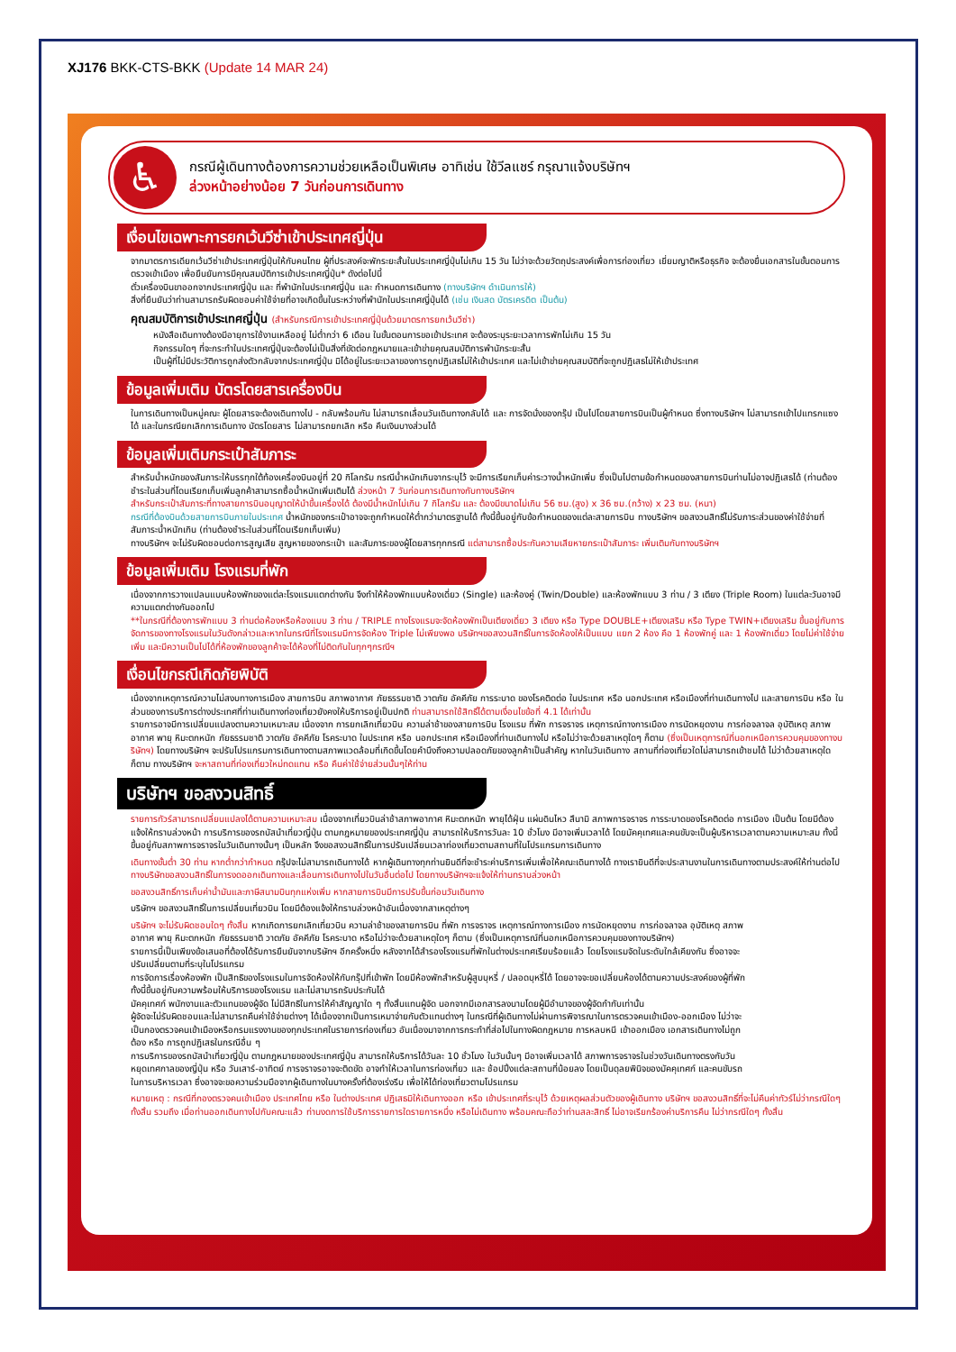XJ176 BKK-CTS-BKK (Update 14 MAR 24)
♿
กรณีผู้เดินทางต้องการความช่วยเหลือเป็นพิเศษ อาทิเช่น ใช้วีลแชร์ กรุณาแจ้งบริษัทฯ
ล่วงหน้าอย่างน้อย 7 วันก่อนการเดินทาง
เงื่อนไขเฉพาะการยกเว้นวีซ่าเข้าประเทศญี่ปุ่น
จากมาตรการเดียกเว้นวีซ่าเข้าประเทศญี่ปุ่นให้กับคนไทย ผู้ที่ประสงค์จะพักระยะสั้นในประเทศญี่ปุ่นไม่เกิน 15 วัน ไม่ว่าจะด้วยวัตถุประสงค์เพื่อการท่องเที่ยว เยี่ยมญาติหรือธุรกิจ จะต้องยื่นเอกสารในขั้นตอนการตรวจเข้าเมือง เพื่อยืนยันการมีคุณสมบัติการเข้าประเทศญี่ปุ่น* ดังต่อไปนี้
ตั๋วเครื่องบินขาออกจากประเทศญี่ปุ่น และ ที่พำนักในประเทศญี่ปุ่น และ กำหนดการเดินทาง (ทางบริษัทฯ ดำเนินการให้)
สิ่งที่ยืนยันว่าท่านสามารถรับผิดชอบค่าใช้จ่ายที่อาจเกิดขึ้นในระหว่างที่พำนักในประเทศญี่ปุ่นได้ (เช่น เงินสด บัตรเครดิต เป็นต้น)
คุณสมบัติการเข้าประเทศญี่ปุ่น (สำหรับกรณีการเข้าประเทศญี่ปุ่นด้วยมาตรการยกเว้นวีซ่า)
หนังสือเดินทางต้องมีอายุการใช้งานเหลืออยู่ ไม่ต่ำกว่า 6 เดือน ในขั้นตอนการขอเข้าประเทศ จะต้องระบุระยะเวลาการพักไม่เกิน 15 วัน
กิจกรรมใดๆ ที่จะกระทำในประเทศญี่ปุ่นจะต้องไม่เป็นสิ่งที่ขัดต่อกฎหมายและเข้าข่ายคุณสมบัติการพำนักระยะสั้น
เป็นผู้ที่ไม่มีประวัติการถูกส่งตัวกลับจากประเทศญี่ปุ่น มิได้อยู่ในระยะเวลาของการถูกปฏิเสธไม่ให้เข้าประเทศ และไม่เข้าข่ายคุณสมบัติที่จะถูกปฏิเสธไม่ให้เข้าประเทศ
ข้อมูลเพิ่มเติม บัตรโดยสารเครื่องบิน
ในการเดินทางเป็นหมู่คณะ ผู้โดยสารจะต้องเดินทางไป - กลับพร้อมกัน ไม่สามารถเลื่อนวันเดินทางกลับได้ และ การจัดนั่งของกรุ๊ป เป็นไปโดยสายการบินเป็นผู้กำหนด ซึ่งทางบริษัทฯ ไม่สามารถเข้าไปแทรกแซงได้ และในกรณียกเลิกการเดินทาง บัตรโดยสาร ไม่สามารถยกเลิก หรือ คืนเงินบางส่วนได้
ข้อมูลเพิ่มเติมกระเป๋าสัมภาระ
สำหรับน้ำหนักของสัมภาระให้บรรทุกใต้ท้องเครื่องบินอยู่ที่ 20 กิโลกรัม กรณีน้ำหนักเกินจากระบุไว้ จะมีการเรียกเก็บค่าระวางน้ำหนักเพิ่ม ซึ่งเป็นไปตามข้อกำหนดของสายการบินท่านไม่อาจปฏิเสธได้ (ท่านต้องชำระในส่วนที่โดนเรียกเก็บเพิ่มลูกค้าสามารถซื้อน้ำหนักเพิ่มเติมได้ ล่วงหน้า 7 วันก่อนการเดินทางกับทางบริษัทฯ
สำหรับกระเป๋าสัมภาระที่ทางสายการบินอนุญาตให้นำขึ้นเครื่องได้ ต้องมีน้ำหนักไม่เกิน 7 กิโลกรัม และ ต้องมีขนาดไม่เกิน 56 ซม.(สูง) x 36 ซม.(กว้าง) x 23 ซม. (หนา)
กรณีที่ต้องบินด้วยสายการบินภายในประเทศ น้ำหนักของกระเป๋าอาจจะถูกกำหนดให้ต่ำกว่ามาตรฐานได้ ทั้งนี้ขึ้นอยู่กับข้อกำหนดของแต่ละสายการบิน ทางบริษัทฯ ขอสงวนสิทธิ์ไม่รับภาระส่วนของค่าใช้จ่ายที่สัมภาระน้ำหนักเกิน (ท่านต้องชำระในส่วนที่โดนเรียกเก็บเพิ่ม)
ทางบริษัทฯ จะไม่รับผิดชอบต่อการสูญเสีย สูญหายของกระเป๋า และสัมภาระของผู้โดยสารทุกกรณี แต่สามารถซื้อประกันความเสียหายกระเป๋าสัมภาระ เพิ่มเติมกับทางบริษัทฯ
ข้อมูลเพิ่มเติม โรงแรมที่พัก
เนื่องจากการวางแปลนแบบห้องพักของแต่ละโรงแรมแตกต่างกัน จึงทำให้ห้องพักแบบห้องเดี่ยว (Single) และห้องคู่ (Twin/Double) และห้องพักแบบ 3 ท่าน / 3 เตียง (Triple Room) ในแต่ละวันอาจมีความแตกต่างกันออกไป
**ในกรณีที่ต้องการพักแบบ 3 ท่านต่อห้องหรือห้องแบบ 3 ท่าน / TRIPLE ทางโรงแรมจะจัดห้องพักเป็นเตียงเดี่ยว 3 เตียง หรือ Type DOUBLE+เตียงเสริม หรือ Type TWIN+เตียงเสริม ขึ้นอยู่กับการจัดการของทางโรงแรมในวันดังกล่าวและหากในกรณีที่โรงแรมมีการจัดห้อง Triple ไม่เพียงพอ บริษัทฯขอสงวนสิทธิ์ในการจัดห้องให้เป็นแบบ แยก 2 ห้อง คือ 1 ห้องพักคู่ และ 1 ห้องพักเดี่ยว โดยไม่ค่าใช้จ่ายเพิ่ม และมีความเป็นไปได้ที่ห้องพักของลูกค้าจะได้ห้องที่ไม่ติดกันในทุกๆกรณีฯ
เงื่อนไขกรณีเกิดภัยพิบัติ
เนื่องจากเหตุการณ์ความไม่สงบทางการเมือง สายการบิน สภาพอากาศ ภัยธรรมชาติ วาตภัย อัคคีภัย การระบาด ของโรคติดต่อ ในประเทศ หรือ นอกประเทศ หรือเมืองที่ท่านเดินทางไป และสายการบิน หรือ ในส่วนของการบริการต่างประเทศที่ท่านเดินทางท่องเที่ยวยังคงให้บริการอยู่เป็นปกติ ท่านสามารถใช้สิทธิ์ได้ตามเงื่อนไขข้อที่ 4.1 ได้เท่านั้น
รายการอาจมีการเปลี่ยนแปลงตามความเหมาะสม เนื่องจาก การยกเลิกเที่ยวบิน ความล่าช้าของสายการบิน โรงแรม ที่พัก การจราจร เหตุการณ์ทางการเมือง การนัดหยุดงาน การก่อจลาจล อุบัติเหตุ สภาพอากาศ พายุ หิมะตกหนัก ภัยธรรมชาติ วาตภัย อัคคีภัย โรคระบาด ในประเทศ หรือ นอกประเทศ หรือเมืองที่ท่านเดินทางไป หรือไม่ว่าจะด้วยสาเหตุใดๆ ก็ตาม (ซึ่งเป็นเหตุการณ์ที่นอกเหนือการควบคุมของทางบริษัทฯ) โดยทางบริษัทฯ จะปรับโปรแกรมการเดินทางตามสภาพแวดล้อมที่เกิดขึ้นโดยคำนึงถึงความปลอดภัยของลูกค้าเป็นสำคัญ หากในวันเดินทาง สถานที่ท่องเที่ยวใดไม่สามารถเข้าชมได้ ไม่ว่าด้วยสาเหตุใดก็ตาม ทางบริษัทฯ จะหาสถานที่ท่องเที่ยวใหม่ทดแทน หรือ คืนค่าใช้จ่ายส่วนนั้นๆให้ท่าน
บริษัทฯ ขอสงวนสิทธิ์
รายการทัวร์สามารถเปลี่ยนแปลงได้ตามความเหมาะสม เนื่องจากเที่ยวบินล่าช้าสภาพอากาศ หิมะตกหนัก พายุได้ฝุ่น แผ่นดินไหว สึนามิ สภาพการจราจร การระบาดของโรคติดต่อ การเมือง เป็นต้น โดยมีต้องแจ้งให้ทราบล่วงหน้า การบริการของรถบัสนำเที่ยวญี่ปุ่น ตามกฎหมายของประเทศญี่ปุ่น สามารถให้บริการวันละ 10 ชั่วโมง มีอาจเพิ่มเวลาได้ โดยมัคคุเทศและคนขับจะเป็นผู้บริหารเวลาตามความเหมาะสม ทั้งนี้ขึ้นอยู่กับสภาพการจราจรในวันเดินทางนั้นๆ เป็นหลัก จึงขอสงวนสิทธิ์ในการปรับเปลี่ยนเวลาท่องเที่ยวตามสถานที่ในโปรแกรมการเดินทาง
เดินทางขั้นต่ำ 30 ท่าน หากต่ำกว่ากำหนด กรุ๊ปจะไม่สามารถเดินทางได้ หากผู้เดินทางทุกท่านยินดีที่จะชำระค่าบริการเพิ่มเพื่อให้คณะเดินทางได้ ทางเรายินดีที่จะประสานงานในการเดินทางตามประสงค์ให้ท่านต่อไป ทางบริษัทขอสงวนสิทธิ์ในการงดออกเดินทางและเลื่อนการเดินทางไปในวันอื่นต่อไป โดยทางบริษัทฯจะแจ้งให้ท่านทราบล่วงหน้า
ขอสงวนสิทธิ์การเก็บค่าน้ำมันและภาษีสนามบินทุกแห่งเพิ่ม หากสายการบินมีการปรับขึ้นก่อนวันเดินทาง
บริษัทฯ ขอสงวนสิทธิ์ในการเปลี่ยนเที่ยวบิน โดยมีต้องแจ้งให้ทราบล่วงหน้าอันเนื่องจากสาเหตุต่างๆ
บริษัทฯ จะไม่รับผิดชอบใดๆ ทั้งสิ้น หากเกิดการยกเลิกเที่ยวบิน ความล่าช้าของสายการบิน ที่พัก การจราจร เหตุการณ์ทางการเมือง การนัดหยุดงาน การก่อจลาจล อุบัติเหตุ สภาพอากาศ พายุ หิมะตกหนัก ภัยธรรมชาติ วาตภัย อัคคีภัย โรคระบาด หรือไม่ว่าจะด้วยสาเหตุใดๆ ก็ตาม (ซึ่งเป็นเหตุการณ์ที่นอกเหนือการควบคุมของทางบริษัทฯ)
รายการนี้เป็นเพียงข้อเสนอที่ต้องได้รับการยืนยันจากบริษัทฯ อีกครั้งหนึ่ง หลังจากได้สำรองโรงแรมที่พักในต่างประเทศเรียบร้อยแล้ว โดยโรงแรมจัดในระดับใกล้เคียงกัน ซึ่งอาจจะปรับเปลี่ยนตามที่ระบุในโปรแกรม
การจัดการเรื่องห้องพัก เป็นสิทธิของโรงแรมในการจัดห้องให้กับกรุ๊ปที่เข้าพัก โดยมีห้องพักสำหรับผู้สูบบุหรี่ / ปลอดบุหรี่ได้ โดยอาจจะขอเปลี่ยนห้องได้ตามความประสงค์ของผู้ที่พัก ทั้งนี้ขึ้นอยู่กับความพร้อมให้บริการของโรงแรม และไม่สามารถรับประกันได้
มัคคุเทศก์ พนักงานและตัวแทนของผู้จัด ไม่มีสิทธิในการให้คำสัญญาใด ๆ ทั้งสิ้นแทนผู้จัด นอกจากมีเอกสารลงนามโดยผู้มีอำนาจของผู้จัดกำกับเท่านั้น
ผู้จัดจะไม่รับผิดชอบและไม่สามารถคืนค่าใช้จ่ายต่างๆ ได้เนื่องจากเป็นการเหมาจ่ายกับตัวแทนต่างๆ ในกรณีที่ผู้เดินทางไม่ผ่านการพิจารณาในการตรวจคนเข้าเมือง-ออกเมือง ไม่ว่าจะเป็นกองตรวจคนเข้าเมืองหรือกรมแรงงานของทุกประเทศในรายการท่องเที่ยว อันเนื่องมาจากการกระทำที่ส่อไปในทางผิดกฎหมาย การหลบหนี เข้าออกเมือง เอกสารเดินทางไม่ถูกต้อง หรือ การถูกปฏิเสธในกรณีอื่น ๆ
การบริการของรถบัสนำเที่ยวญี่ปุ่น ตามกฎหมายของประเทศญี่ปุ่น สามารถให้บริการได้วันละ 10 ชั่วโมง ในวันนั้นๆ มีอาจเพิ่มเวลาได้ สภาพการจราจรในช่วงวันเดินทางตรงกับวันหยุดเทศกาลของญี่ปุ่น หรือ วันเสาร์-อาทิตย์ การจราจรอาจจะติดขัด อาจทำให้เวลาในการท่องเที่ยว และ ช้อปปิ้งแต่ละสถานที่น้อยลง โดยเป็นดุลยพินิจของมัคคุเทศก์ และคนขับรถในการบริหารเวลา ซึ่งอาจจะขอความร่วมมือจากผู้เดินทางในบางครั้งที่ต้องเร่งรีบ เพื่อให้ได้ท่องเที่ยวตามโปรแกรม
หมายเหตุ : กรณีที่กองตรวจคนเข้าเมือง ประเทศไทย หรือ ในต่างประเทศ ปฏิเสธมิให้เดินทางออก หรือ เข้าประเทศที่ระบุไว้ ด้วยเหตุผลส่วนตัวของผู้เดินทาง บริษัทฯ ขอสงวนสิทธิ์ที่จะไม่คืนค่าทัวร์ไม่ว่ากรณีใดๆ ทั้งสิ้น รวมถึง เมื่อท่านออกเดินทางไปกับคณะแล้ว ท่านงดการใช้บริการรายการใดรายการหนึ่ง หรือไม่เดินทาง พร้อมคณะถือว่าท่านสละสิทธิ์ ไม่อาจเรียกร้องค่าบริการคืน ไม่ว่ากรณีใดๆ ทั้งสิ้น